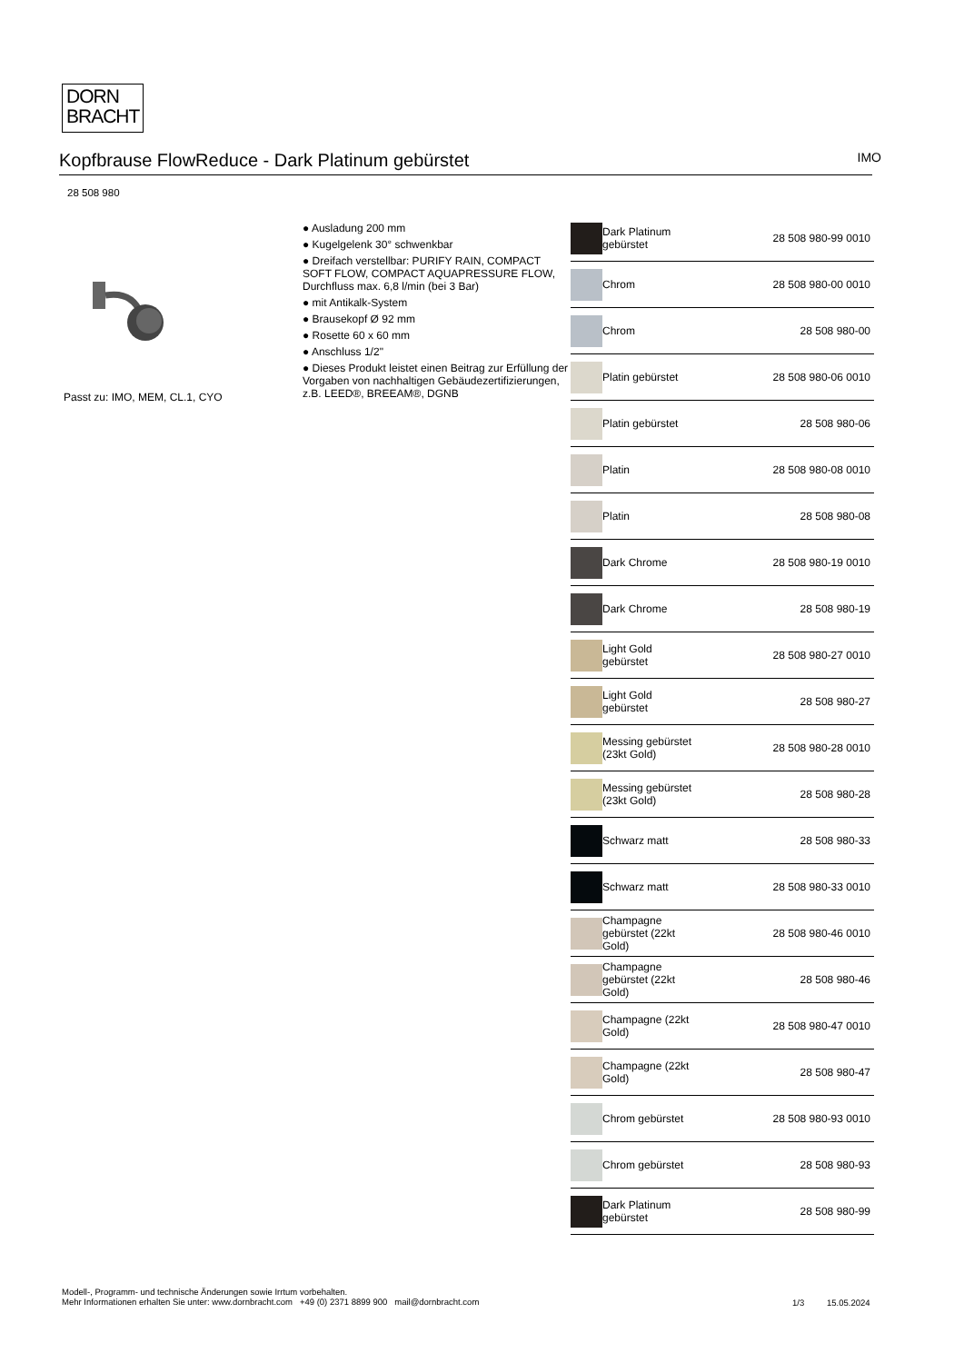DORN
BRACHT
Kopfbrause FlowReduce - Dark Platinum gebürstet IMO
28 508 980
Passt zu: IMO, MEM, CL.1, CYO
● Ausladung 200 mm
● Kugelgelenk 30° schwenkbar
● Dreifach verstellbar: PURIFY RAIN, COMPACT SOFT FLOW, COMPACT AQUAPRESSURE FLOW, Durchfluss max. 6,8 l/min (bei 3 Bar)
● mit Antikalk-System
● Brausekopf Ø 92 mm
● Rosette 60 x 60 mm
● Anschluss 1/2"
● Dieses Produkt leistet einen Beitrag zur Erfüllung der Vorgaben von nachhaltigen Gebäudezertifizierungen, z.B. LEED®, BREEAM®, DGNB
| | Dark Platinum gebürstet | 28 508 980-99 0010 |
| | Chrom | 28 508 980-00 0010 |
| | Chrom | 28 508 980-00 |
| | Platin gebürstet | 28 508 980-06 0010 |
| | Platin gebürstet | 28 508 980-06 |
| | Platin | 28 508 980-08 0010 |
| | Platin | 28 508 980-08 |
| | Dark Chrome | 28 508 980-19 0010 |
| | Dark Chrome | 28 508 980-19 |
| | Light Gold gebürstet | 28 508 980-27 0010 |
| | Light Gold gebürstet | 28 508 980-27 |
| | Messing gebürstet (23kt Gold) | 28 508 980-28 0010 |
| | Messing gebürstet (23kt Gold) | 28 508 980-28 |
| | Schwarz matt | 28 508 980-33 |
| | Schwarz matt | 28 508 980-33 0010 |
| | Champagne gebürstet (22kt Gold) | 28 508 980-46 0010 |
| | Champagne gebürstet (22kt Gold) | 28 508 980-46 |
| | Champagne (22kt Gold) | 28 508 980-47 0010 |
| | Champagne (22kt Gold) | 28 508 980-47 |
| | Chrom gebürstet | 28 508 980-93 0010 |
| | Chrom gebürstet | 28 508 980-93 |
| | Dark Platinum gebürstet | 28 508 980-99 |
Modell-, Programm- und technische Änderungen sowie Irrtum vorbehalten.
Mehr Informationen erhalten Sie unter: www.dornbracht.com +49 (0) 2371 8899 900 mail@dornbracht.com
1/3 15.05.2024